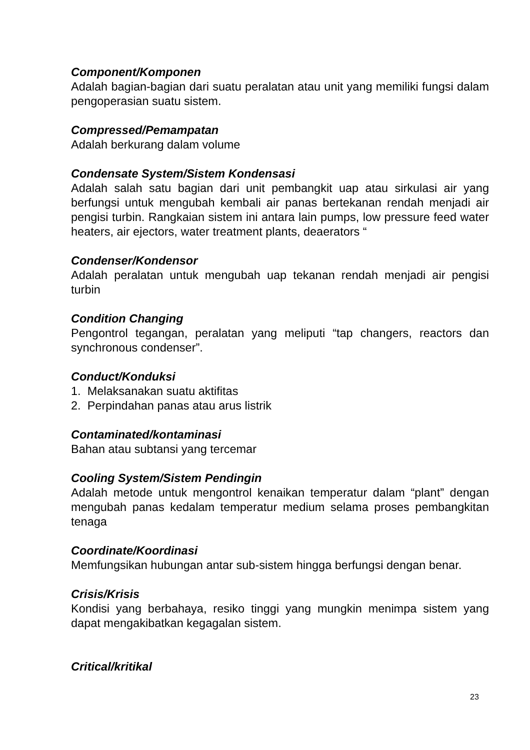Component/Komponen
Adalah bagian-bagian dari suatu peralatan atau unit yang memiliki fungsi dalam pengoperasian suatu sistem.
Compressed/Pemampatan
Adalah berkurang dalam volume
Condensate System/Sistem Kondensasi
Adalah salah satu bagian dari unit pembangkit uap atau sirkulasi air yang berfungsi untuk mengubah kembali air panas bertekanan rendah menjadi air pengisi turbin. Rangkaian sistem ini antara lain pumps, low pressure feed water heaters, air ejectors, water treatment plants, deaerators “
Condenser/Kondensor
Adalah peralatan untuk mengubah uap tekanan rendah menjadi air pengisi turbin
Condition Changing
Pengontrol tegangan, peralatan yang meliputi “tap changers, reactors dan synchronous condenser”.
Conduct/Konduksi
1. Melaksanakan suatu aktifitas
2. Perpindahan panas atau arus listrik
Contaminated/kontaminasi
Bahan atau subtansi yang tercemar
Cooling System/Sistem Pendingin
Adalah metode untuk mengontrol kenaikan temperatur dalam “plant” dengan mengubah panas kedalam temperatur medium selama proses pembangkitan tenaga
Coordinate/Koordinasi
Memfungsikan hubungan antar sub-sistem hingga berfungsi dengan benar.
Crisis/Krisis
Kondisi yang berbahaya, resiko tinggi yang mungkin menimpa sistem yang dapat mengakibatkan kegagalan sistem.
Critical/kritikal
23